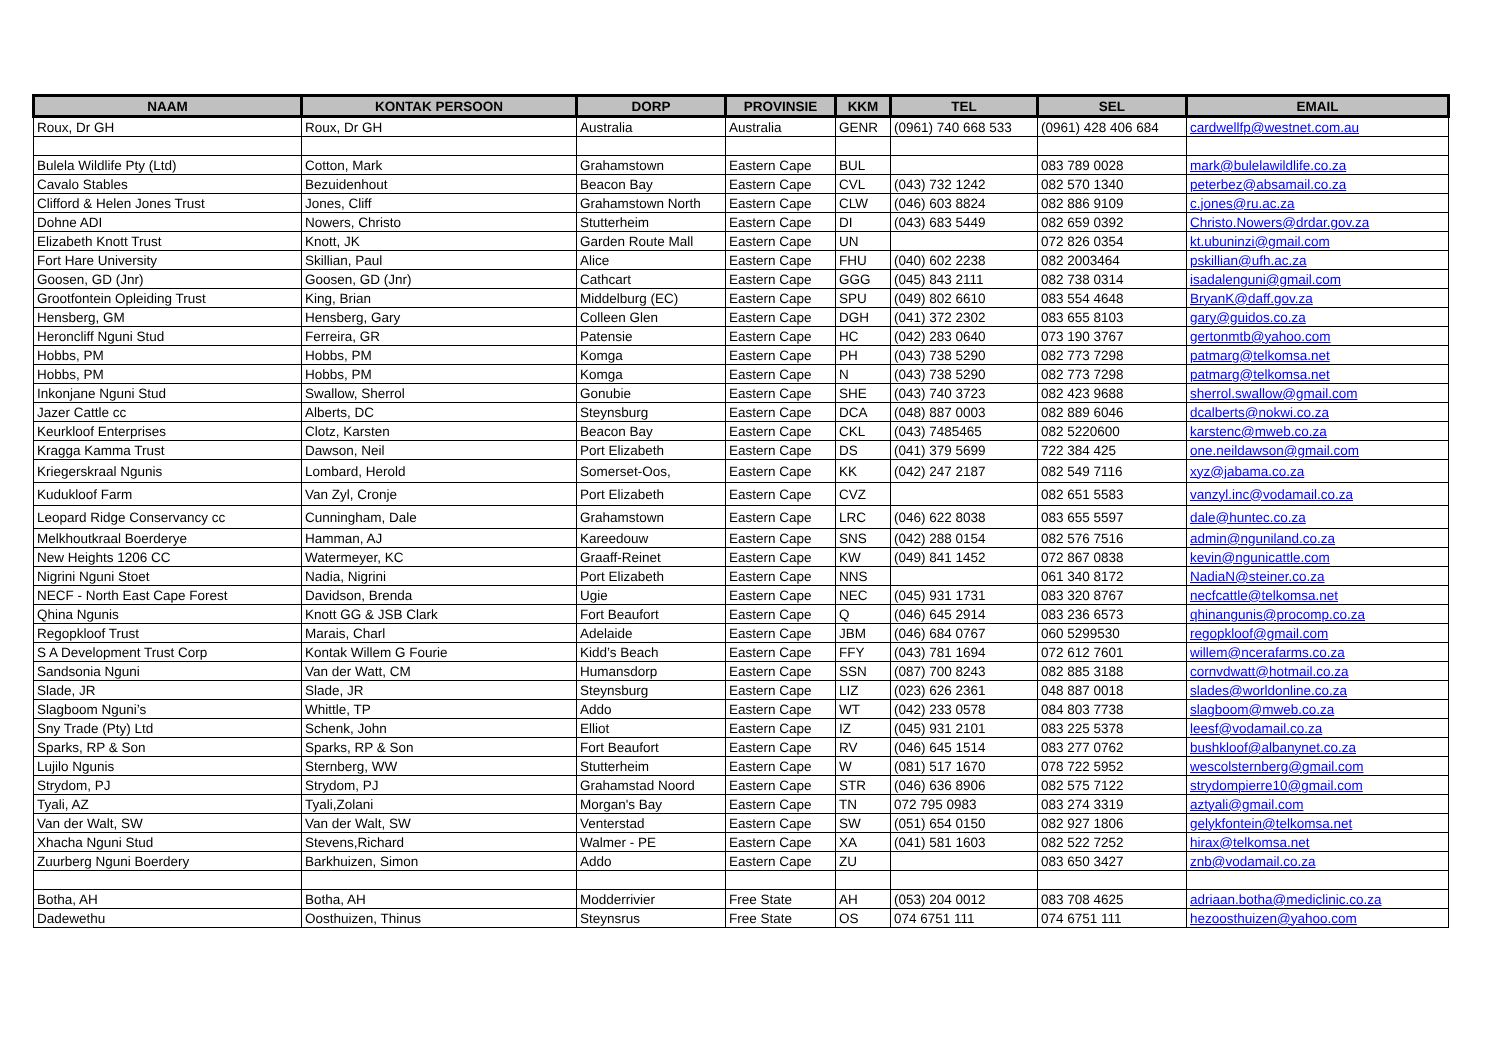| NAAM | KONTAK PERSOON | DORP | PROVINSIE | KKM | TEL | SEL | EMAIL |
| --- | --- | --- | --- | --- | --- | --- | --- |
| Roux, Dr GH | Roux, Dr GH | Australia | Australia | GENR | (0961) 740 668 533 | (0961) 428 406 684 | cardwellfp@westnet.com.au |
| Bulela Wildlife Pty (Ltd) | Cotton, Mark | Grahamstown | Eastern Cape | BUL | | 083 789 0028 | mark@bulelawildlife.co.za |
| Cavalo Stables | Bezuidenhout | Beacon Bay | Eastern Cape | CVL | (043) 732 1242 | 082 570 1340 | peterbez@absamail.co.za |
| Clifford & Helen Jones Trust | Jones, Cliff | Grahamstown North | Eastern Cape | CLW | (046) 603 8824 | 082 886 9109 | c.jones@ru.ac.za |
| Dohne ADI | Nowers, Christo | Stutterheim | Eastern Cape | DI | (043) 683 5449 | 082 659 0392 | Christo.Nowers@drdar.gov.za |
| Elizabeth Knott Trust | Knott, JK | Garden Route Mall | Eastern Cape | UN | | 072 826 0354 | kt.ubuninzi@gmail.com |
| Fort Hare University | Skillian, Paul | Alice | Eastern Cape | FHU | (040) 602 2238 | 082 2003464 | pskillian@ufh.ac.za |
| Goosen, GD (Jnr) | Goosen, GD (Jnr) | Cathcart | Eastern Cape | GGG | (045) 843 2111 | 082 738 0314 | isadalenguni@gmail.com |
| Grootfontein Opleiding Trust | King, Brian | Middelburg (EC) | Eastern Cape | SPU | (049) 802 6610 | 083 554 4648 | BryanK@daff.gov.za |
| Hensberg, GM | Hensberg, Gary | Colleen Glen | Eastern Cape | DGH | (041) 372 2302 | 083 655 8103 | gary@guidos.co.za |
| Heroncliff Nguni Stud | Ferreira, GR | Patensie | Eastern Cape | HC | (042) 283 0640 | 073 190 3767 | gertonmtb@yahoo.com |
| Hobbs, PM | Hobbs, PM | Komga | Eastern Cape | PH | (043) 738 5290 | 082 773 7298 | patmarg@telkomsa.net |
| Hobbs, PM | Hobbs, PM | Komga | Eastern Cape | N | (043) 738 5290 | 082 773 7298 | patmarg@telkomsa.net |
| Inkonjane Nguni Stud | Swallow, Sherrol | Gonubie | Eastern Cape | SHE | (043) 740 3723 | 082 423 9688 | sherrol.swallow@gmail.com |
| Jazer Cattle cc | Alberts, DC | Steynsburg | Eastern Cape | DCA | (048) 887 0003 | 082 889 6046 | dcalberts@nokwi.co.za |
| Keurkloof Enterprises | Clotz, Karsten | Beacon Bay | Eastern Cape | CKL | (043) 7485465 | 082 5220600 | karstenc@mweb.co.za |
| Kragga Kamma Trust | Dawson, Neil | Port Elizabeth | Eastern Cape | DS | (041) 379 5699 | 722 384 425 | one.neildawson@gmail.com |
| Kriegerskraal Ngunis | Lombard, Herold | Somerset-Oos, | Eastern Cape | KK | (042) 247 2187 | 082 549 7116 | xyz@jabama.co.za |
| Kudukloof Farm | Van Zyl, Cronje | Port Elizabeth | Eastern Cape | CVZ | | 082 651 5583 | vanzyl.inc@vodamail.co.za |
| Leopard Ridge Conservancy cc | Cunningham, Dale | Grahamstown | Eastern Cape | LRC | (046) 622 8038 | 083 655 5597 | dale@huntec.co.za |
| Melkhoutkraal Boerderye | Hamman, AJ | Kareedouw | Eastern Cape | SNS | (042) 288 0154 | 082 576 7516 | admin@nguniland.co.za |
| New Heights 1206 CC | Watermeyer, KC | Graaff-Reinet | Eastern Cape | KW | (049) 841 1452 | 072 867 0838 | kevin@ngunicattle.com |
| Nigrini Nguni Stoet | Nadia, Nigrini | Port Elizabeth | Eastern Cape | NNS | | 061 340 8172 | NadiaN@steiner.co.za |
| NECF - North East Cape Forest | Davidson, Brenda | Ugie | Eastern Cape | NEC | (045) 931 1731 | 083 320 8767 | necfcattle@telkomsa.net |
| Qhina Ngunis | Knott GG & JSB Clark | Fort Beaufort | Eastern Cape | Q | (046) 645 2914 | 083 236 6573 | qhinangunis@procomp.co.za |
| Regopkloof Trust | Marais, Charl | Adelaide | Eastern Cape | JBM | (046) 684 0767 | 060 5299530 | regopkloof@gmail.com |
| S A Development Trust Corp | Kontak Willem G Fourie | Kidd’s Beach | Eastern Cape | FFY | (043) 781 1694 | 072 612 7601 | willem@ncerafarms.co.za |
| Sandsonia Nguni | Van der Watt, CM | Humansdorp | Eastern Cape | SSN | (087) 700 8243 | 082 885 3188 | cornvdwatt@hotmail.co.za |
| Slade, JR | Slade, JR | Steynsburg | Eastern Cape | LIZ | (023) 626 2361 | 048 887 0018 | slades@worldonline.co.za |
| Slagboom Nguni’s | Whittle, TP | Addo | Eastern Cape | WT | (042) 233 0578 | 084 803 7738 | slagboom@mweb.co.za |
| Sny Trade (Pty) Ltd | Schenk, John | Elliot | Eastern Cape | IZ | (045) 931 2101 | 083 225 5378 | leesf@vodamail.co.za |
| Sparks, RP & Son | Sparks, RP & Son | Fort Beaufort | Eastern Cape | RV | (046) 645 1514 | 083 277 0762 | bushkloof@albanynet.co.za |
| Lujilo Ngunis | Sternberg, WW | Stutterheim | Eastern Cape | W | (081) 517 1670 | 078 722 5952 | wescolsternberg@gmail.com |
| Strydom, PJ | Strydom, PJ | Grahamstad Noord | Eastern Cape | STR | (046) 636 8906 | 082 575 7122 | strydompierre10@gmail.com |
| Tyali, AZ | Tyali,Zolani | Morgan's Bay | Eastern Cape | TN | 072 795 0983 | 083 274 3319 | aztyali@gmail.com |
| Van der Walt, SW | Van der Walt, SW | Venterstad | Eastern Cape | SW | (051) 654 0150 | 082 927 1806 | gelykfontein@telkomsa.net |
| Xhacha Nguni Stud | Stevens,Richard | Walmer - PE | Eastern Cape | XA | (041) 581 1603 | 082 522 7252 | hirax@telkomsa.net |
| Zuurberg Nguni Boerdery | Barkhuizen, Simon | Addo | Eastern Cape | ZU | | 083 650 3427 | znb@vodamail.co.za |
| Botha, AH | Botha, AH | Modderrivier | Free State | AH | (053) 204 0012 | 083 708 4625 | adriaan.botha@mediclinic.co.za |
| Dadewethu | Oosthuizen, Thinus | Steynsrus | Free State | OS | 074 6751 111 | 074 6751 111 | hezoosthuizen@yahoo.com |